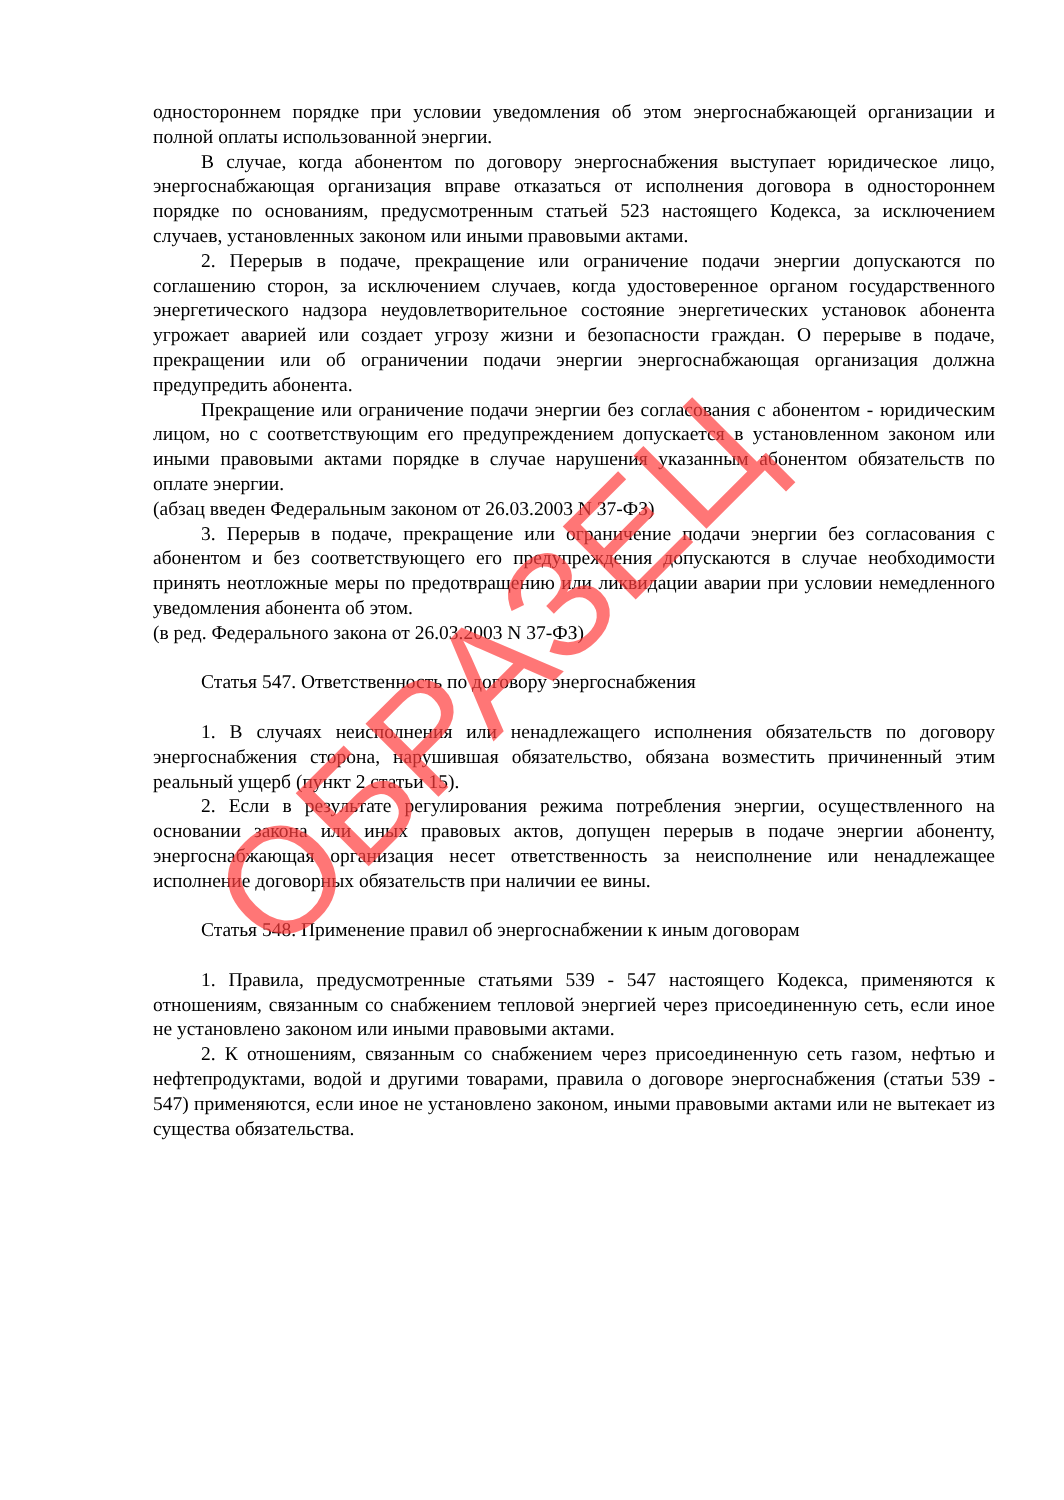одностороннем порядке при условии уведомления об этом энергоснабжающей организации и полной оплаты использованной энергии.
В случае, когда абонентом по договору энергоснабжения выступает юридическое лицо, энергоснабжающая организация вправе отказаться от исполнения договора в одностороннем порядке по основаниям, предусмотренным статьей 523 настоящего Кодекса, за исключением случаев, установленных законом или иными правовыми актами.
2. Перерыв в подаче, прекращение или ограничение подачи энергии допускаются по соглашению сторон, за исключением случаев, когда удостоверенное органом государственного энергетического надзора неудовлетворительное состояние энергетических установок абонента угрожает аварией или создает угрозу жизни и безопасности граждан. О перерыве в подаче, прекращении или об ограничении подачи энергии энергоснабжающая организация должна предупредить абонента.
Прекращение или ограничение подачи энергии без согласования с абонентом - юридическим лицом, но с соответствующим его предупреждением допускается в установленном законом или иными правовыми актами порядке в случае нарушения указанным абонентом обязательств по оплате энергии.
(абзац введен Федеральным законом от 26.03.2003 N 37-ФЗ)
3. Перерыв в подаче, прекращение или ограничение подачи энергии без согласования с абонентом и без соответствующего его предупреждения допускаются в случае необходимости принять неотложные меры по предотвращению или ликвидации аварии при условии немедленного уведомления абонента об этом.
(в ред. Федерального закона от 26.03.2003 N 37-ФЗ)
Статья 547. Ответственность по договору энергоснабжения
1. В случаях неисполнения или ненадлежащего исполнения обязательств по договору энергоснабжения сторона, нарушившая обязательство, обязана возместить причиненный этим реальный ущерб (пункт 2 статьи 15).
2. Если в результате регулирования режима потребления энергии, осуществленного на основании закона или иных правовых актов, допущен перерыв в подаче энергии абоненту, энергоснабжающая организация несет ответственность за неисполнение или ненадлежащее исполнение договорных обязательств при наличии ее вины.
Статья 548. Применение правил об энергоснабжении к иным договорам
1. Правила, предусмотренные статьями 539 - 547 настоящего Кодекса, применяются к отношениям, связанным со снабжением тепловой энергией через присоединенную сеть, если иное не установлено законом или иными правовыми актами.
2. К отношениям, связанным со снабжением через присоединенную сеть газом, нефтью и нефтепродуктами, водой и другими товарами, правила о договоре энергоснабжения (статьи 539 - 547) применяются, если иное не установлено законом, иными правовыми актами или не вытекает из существа обязательства.
ОБРАЗЕЦ